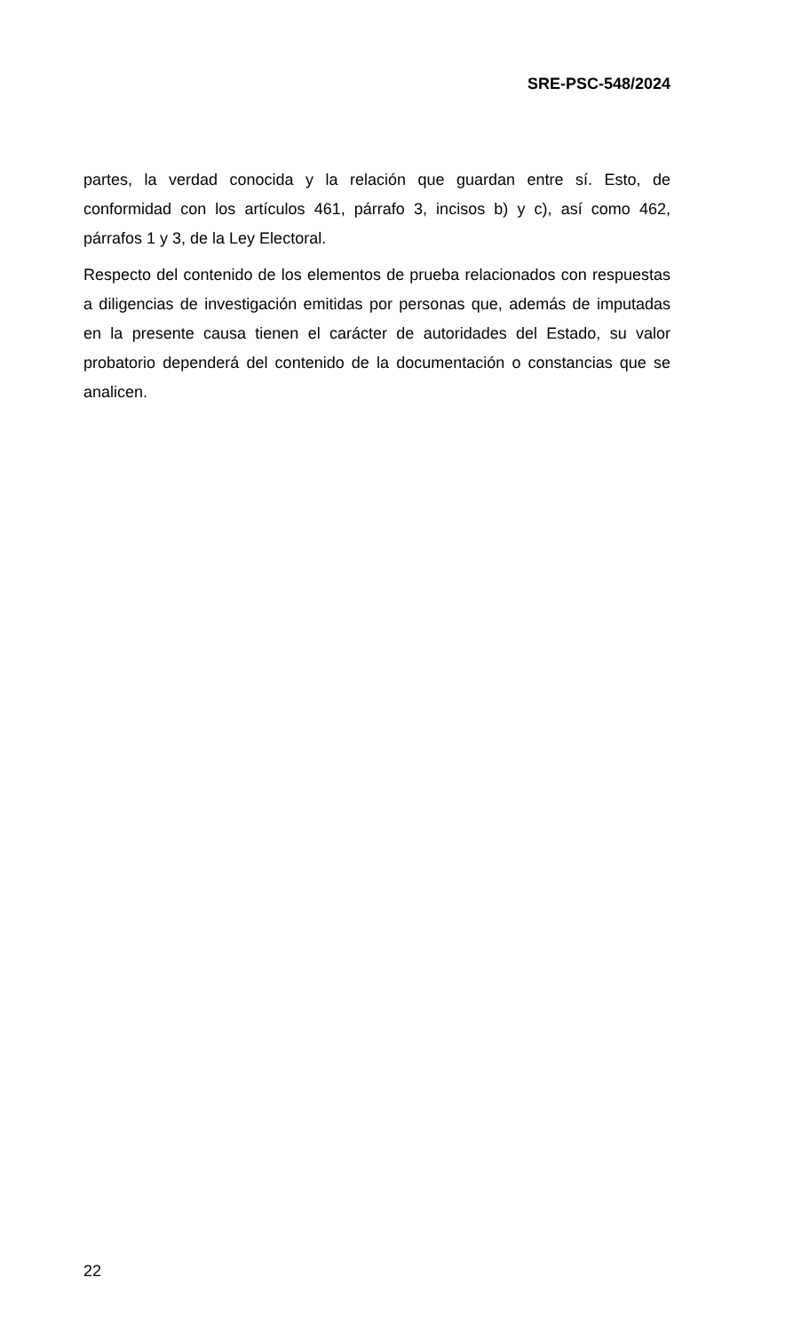SRE-PSC-548/2024
partes, la verdad conocida y la relación que guardan entre sí. Esto, de conformidad con los artículos 461, párrafo 3, incisos b) y c), así como 462, párrafos 1 y 3, de la Ley Electoral.
Respecto del contenido de los elementos de prueba relacionados con respuestas a diligencias de investigación emitidas por personas que, además de imputadas en la presente causa tienen el carácter de autoridades del Estado, su valor probatorio dependerá del contenido de la documentación o constancias que se analicen.
22